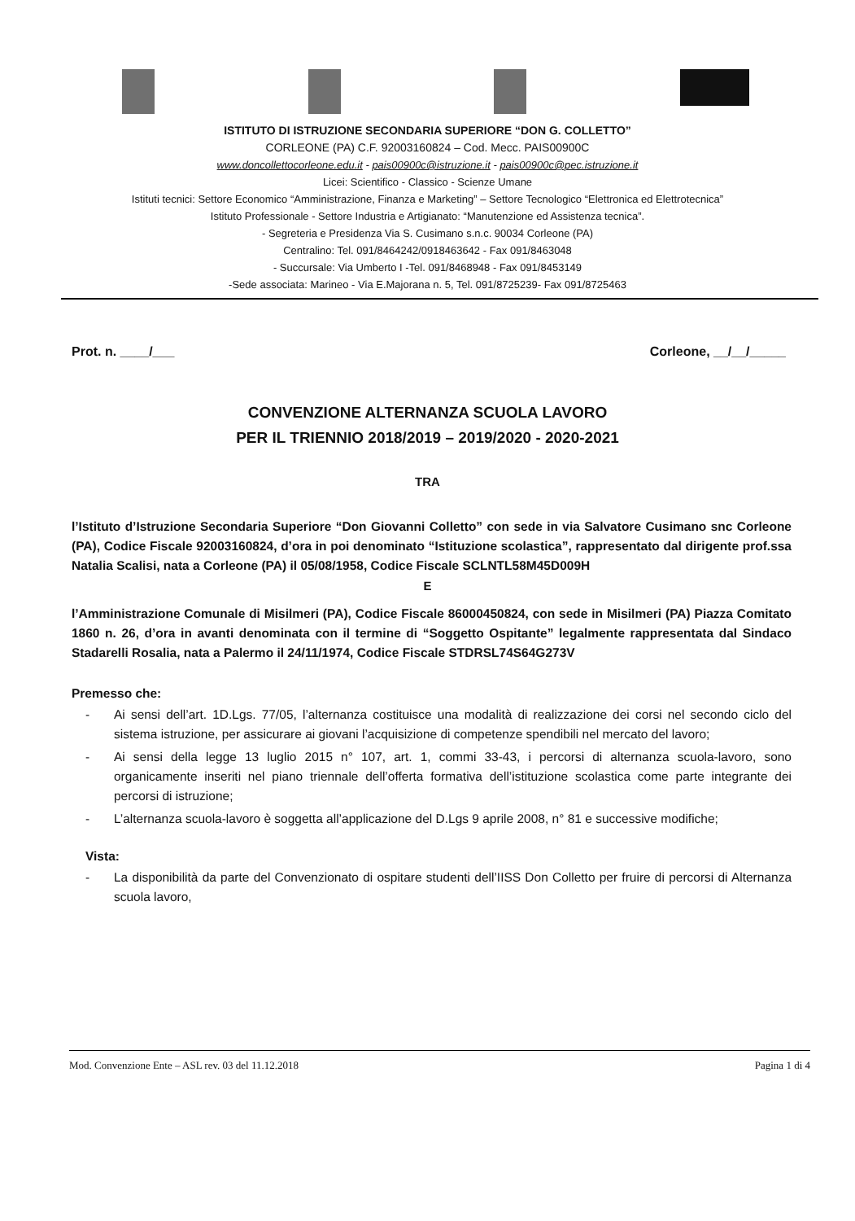ISTITUTO DI ISTRUZIONE SECONDARIA SUPERIORE “DON G. COLLETTO”
CORLEONE (PA) C.F. 92003160824 – Cod. Mecc. PAIS00900C
www.doncollettocorleone.edu.it - pais00900c@istruzione.it - pais00900c@pec.istruzione.it
Licei: Scientifico - Classico - Scienze Umane
Istituti tecnici: Settore Economico “Amministrazione, Finanza e Marketing” – Settore Tecnologico “Elettronica ed Elettrotecnica”
Istituto Professionale - Settore Industria e Artigianato: “Manutenzione ed Assistenza tecnica”.
- Segreteria e Presidenza Via S. Cusimano s.n.c. 90034 Corleone (PA)
Centralino: Tel. 091/8464242/0918463642 - Fax 091/8463048
- Succursale: Via Umberto I -Tel. 091/8468948 - Fax 091/8453149
-Sede associata: Marineo - Via E.Majorana n. 5, Tel. 091/8725239- Fax 091/8725463
Prot. n. ____/___ Corleone, __/__/_____
CONVENZIONE ALTERNANZA SCUOLA LAVORO
PER IL TRIENNIO 2018/2019 – 2019/2020 - 2020-2021
TRA
l’Istituto d’Istruzione Secondaria Superiore “Don Giovanni Colletto” con sede in via Salvatore Cusimano snc Corleone (PA), Codice Fiscale 92003160824, d’ora in poi denominato “Istituzione scolastica”, rappresentato dal dirigente prof.ssa Natalia Scalisi, nata a Corleone (PA) il 05/08/1958, Codice Fiscale SCLNTL58M45D009H
E
l’Amministrazione Comunale di Misilmeri (PA), Codice Fiscale 86000450824, con sede in Misilmeri (PA) Piazza Comitato 1860 n. 26, d’ora in avanti denominata con il termine di “Soggetto Ospitante” legalmente rappresentata dal Sindaco Stadarelli Rosalia, nata a Palermo il 24/11/1974, Codice Fiscale STDRSL74S64G273V
Premesso che:
- Ai sensi dell’art. 1D.Lgs. 77/05, l’alternanza costituisce una modalità di realizzazione dei corsi nel secondo ciclo del sistema istruzione, per assicurare ai giovani l’acquisizione di competenze spendibili nel mercato del lavoro;
- Ai sensi della legge 13 luglio 2015 n° 107, art. 1, commi 33-43, i percorsi di alternanza scuola-lavoro, sono organicamente inseriti nel piano triennale dell’offerta formativa dell’istituzione scolastica come parte integrante dei percorsi di istruzione;
- L’alternanza scuola-lavoro è soggetta all’applicazione del D.Lgs 9 aprile 2008, n° 81 e successive modifiche;
Vista:
- La disponibilità da parte del Convenzionato di ospitare studenti dell’IISS Don Colletto per fruire di percorsi di Alternanza scuola lavoro,
Mod. Convenzione Ente – ASL rev. 03 del 11.12.2018 Pagina 1 di 4